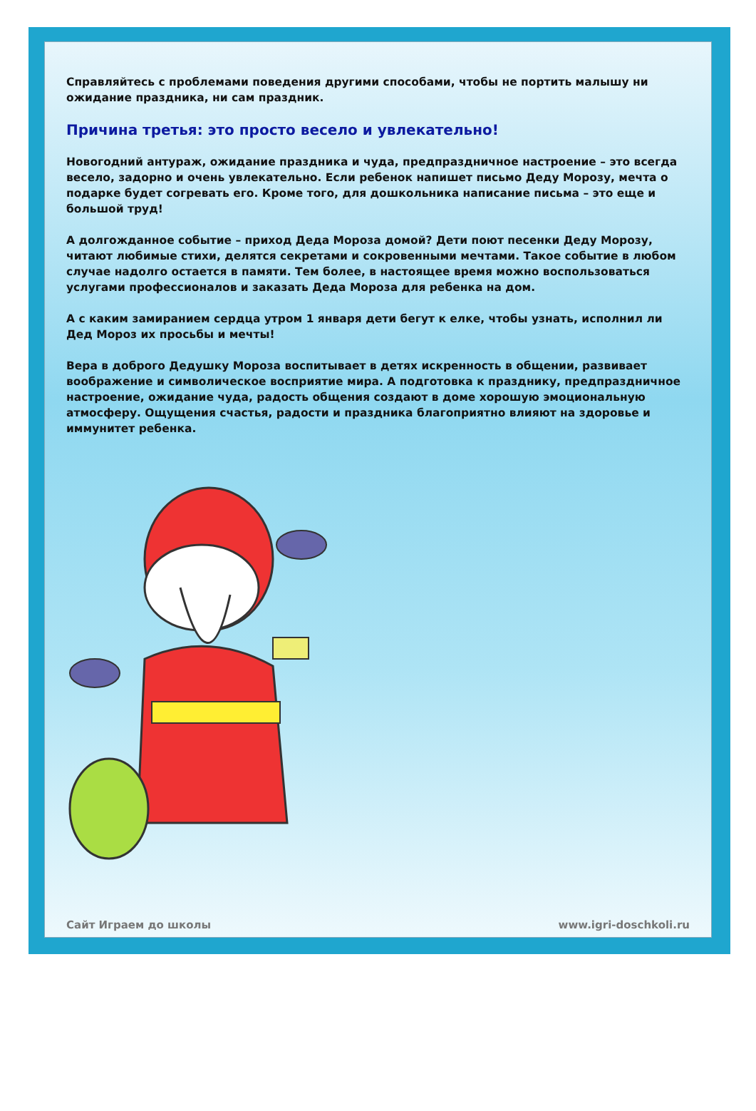Справляйтесь с проблемами поведения другими способами, чтобы не портить малышу ни ожидание праздника, ни сам праздник.
Причина третья: это просто весело и увлекательно!
Новогодний антураж, ожидание праздника и чуда, предпраздничное настроение – это всегда весело, задорно и очень увлекательно. Если ребенок напишет письмо Деду Морозу, мечта о подарке будет согревать его. Кроме того, для дошкольника написание письма – это еще и большой труд!
А долгожданное событие – приход Деда Мороза домой? Дети поют песенки Деду Морозу, читают любимые стихи, делятся секретами и сокровенными мечтами. Такое событие в любом случае надолго остается в памяти. Тем более, в настоящее время можно воспользоваться услугами профессионалов и заказать Деда Мороза для ребенка на дом.
А с каким замиранием сердца утром 1 января дети бегут к елке, чтобы узнать, исполнил ли Дед Мороз их просьбы и мечты!
Вера в доброго Дедушку Мороза воспитывает в детях искренность в общении, развивает воображение и символическое восприятие мира. А подготовка к празднику, предпраздничное настроение, ожидание чуда, радость общения создают в доме хорошую эмоциональную атмосферу. Ощущения счастья, радости и праздника благоприятно влияют на здоровье и иммунитет ребенка.
Сайт Играем до школы www.igri-doschkoli.ru